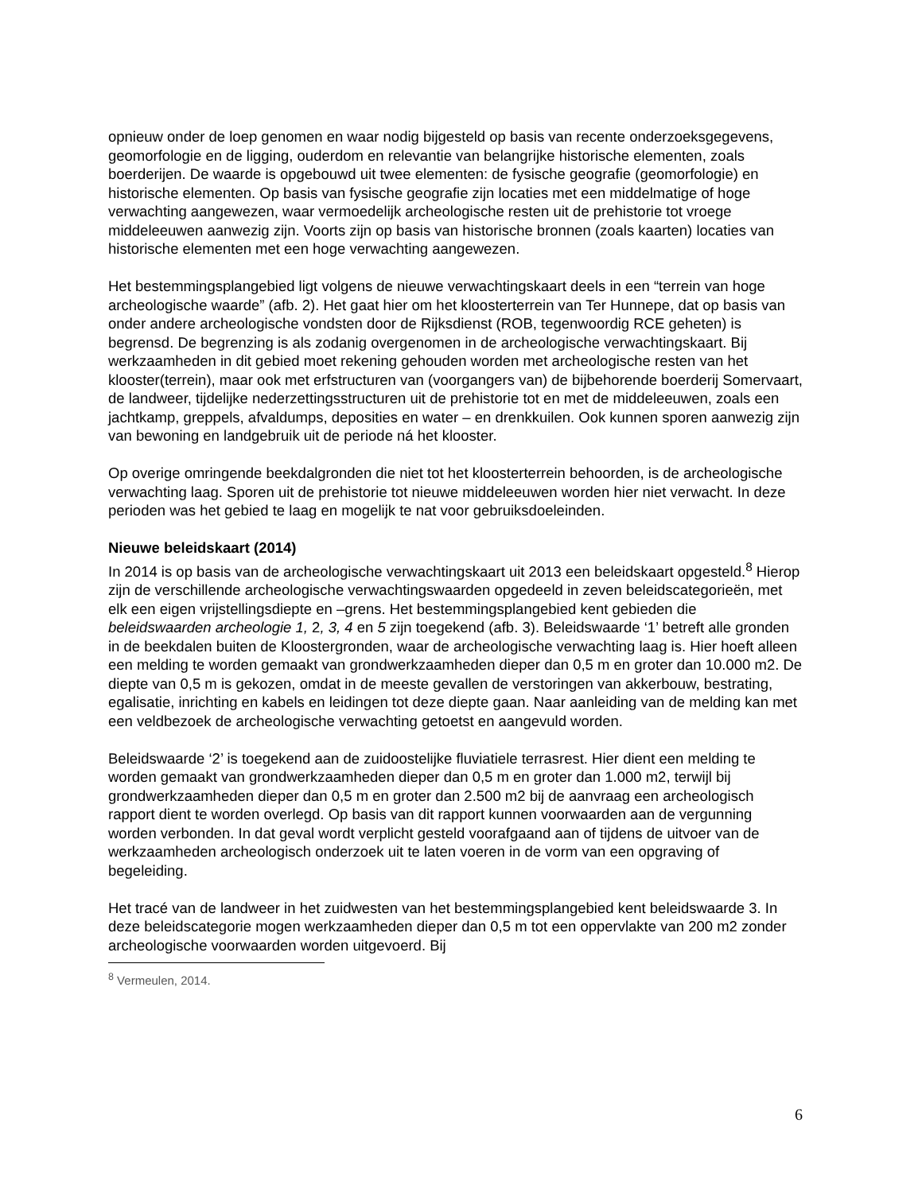opnieuw onder de loep genomen en waar nodig bijgesteld op basis van recente onderzoeksgegevens, geomorfologie en de ligging, ouderdom en relevantie van belangrijke historische elementen, zoals boerderijen. De waarde is opgebouwd uit twee elementen: de fysische geografie (geomorfologie) en historische elementen. Op basis van fysische geografie zijn locaties met een middelmatige of hoge verwachting aangewezen, waar vermoedelijk archeologische resten uit de prehistorie tot vroege middeleeuwen aanwezig zijn. Voorts zijn op basis van historische bronnen (zoals kaarten) locaties van historische elementen met een hoge verwachting aangewezen.
Het bestemmingsplangebied ligt volgens de nieuwe verwachtingskaart deels in een “terrein van hoge archeologische waarde” (afb. 2). Het gaat hier om het kloosterterrein van Ter Hunnepe, dat op basis van onder andere archeologische vondsten door de Rijksdienst (ROB, tegenwoordig RCE geheten) is begrensd. De begrenzing is als zodanig overgenomen in de archeologische verwachtingskaart. Bij werkzaamheden in dit gebied moet rekening gehouden worden met archeologische resten van het klooster(terrein), maar ook met erfstructuren van (voorgangers van) de bijbehorende boerderij Somervaart, de landweer, tijdelijke nederzettingsstructuren uit de prehistorie tot en met de middeleeuwen, zoals een jachtkamp, greppels, afvaldumps, deposities en water – en drenkkuilen. Ook kunnen sporen aanwezig zijn van bewoning en landgebruik uit de periode ná het klooster.
Op overige omringende beekdalgronden die niet tot het kloosterterrein behoorden, is de archeologische verwachting laag. Sporen uit de prehistorie tot nieuwe middeleeuwen worden hier niet verwacht. In deze perioden was het gebied te laag en mogelijk te nat voor gebruiksdoeleinden.
Nieuwe beleidskaart (2014)
In 2014 is op basis van de archeologische verwachtingskaart uit 2013 een beleidskaart opgesteld.<sup>8</sup> Hierop zijn de verschillende archeologische verwachtingswaarden opgedeeld in zeven beleidscategorieën, met elk een eigen vrijstellingsdiepte en –grens. Het bestemmingsplangebied kent gebieden die beleidswaarden archeologie 1, 2, 3, 4 en 5 zijn toegekend (afb. 3). Beleidswaarde ‘1’ betreft alle gronden in de beekdalen buiten de Kloostergronden, waar de archeologische verwachting laag is. Hier hoeft alleen een melding te worden gemaakt van grondwerkzaamheden dieper dan 0,5 m en groter dan 10.000 m2. De diepte van 0,5 m is gekozen, omdat in de meeste gevallen de verstoringen van akkerbouw, bestrating, egalisatie, inrichting en kabels en leidingen tot deze diepte gaan. Naar aanleiding van de melding kan met een veldbezoek de archeologische verwachting getoetst en aangevuld worden.
Beleidswaarde ‘2’ is toegekend aan de zuidoostelijke fluviatiele terrasrest. Hier dient een melding te worden gemaakt van grondwerkzaamheden dieper dan 0,5 m en groter dan 1.000 m2, terwijl bij grondwerkzaamheden dieper dan 0,5 m en groter dan 2.500 m2 bij de aanvraag een archeologisch rapport dient te worden overlegd. Op basis van dit rapport kunnen voorwaarden aan de vergunning worden verbonden. In dat geval wordt verplicht gesteld voorafgaand aan of tijdens de uitvoer van de werkzaamheden archeologisch onderzoek uit te laten voeren in de vorm van een opgraving of begeleiding.
Het tracé van de landweer in het zuidwesten van het bestemmingsplangebied kent beleidswaarde 3. In deze beleidscategorie mogen werkzaamheden dieper dan 0,5 m tot een oppervlakte van 200 m2 zonder archeologische voorwaarden worden uitgevoerd. Bij
<sup>8</sup> Vermeulen, 2014.
6